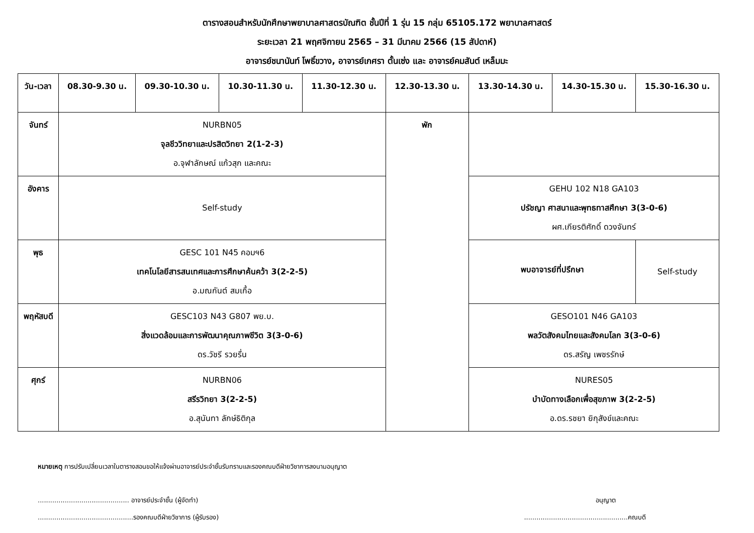ตารางสอนสำหรับนักศึกษาพยาบาลศาสตรบัณฑิต ชั้นปีที่ 1 รุ่น 15 กลุ่ม 65105.172 พยาบาลศาสตร์
ระยะเวลา 21 พฤศจิกายน 2565 – 31 มีนาคม 2566 (15 สัปดาห์)
อาจารย์ชนานันท์ โพธิ์ขวาง, อาจารย์เกศรา ตั้นเซ่ง และ อาจารย์คมสันต์ เหล็มมะ
| วัน-เวลา | 08.30-9.30 น. | 09.30-10.30 น. | 10.30-11.30 น. | 11.30-12.30 น. | 12.30-13.30 น. | 13.30-14.30 น. | 14.30-15.30 น. | 15.30-16.30 น. |
| --- | --- | --- | --- | --- | --- | --- | --- | --- |
| จันทร์ | NURBN05 จุลชีววิทยาและปรสิตวิทยา 2(1-2-3) อ.จุฬาลักษณ์ แก้วสุก และคณะ | | | | พัก | | | |
| อังคาร | Self-study | | | | | GEHU 102 N18 GA103 ปรัชญา ศาสนาและพุทธทาสศึกษา 3(3-0-6) ผศ.เกียรติศักดิ์ ดวงจันทร์ | | |
| พุธ | GESC 101 N45 คอมฯ6 เทคโนโลยีสารสนเทศและการศึกษาค้นคว้า 3(2-2-5) อ.มณกันต์ สมเกื้อ | | | | | พบอาจารย์ที่ปรึกษา | | Self-study |
| พฤหัสบดี | GESC103 N43 G807 พย.บ. สิ่งแวดล้อมและการพัฒนาคุณภาพชีวิต 3(3-0-6) ดร.วัชรี รวยรื่น | | | | | GESO101 N46 GA103 พลวัตสังคมไทยและสังคมโลก 3(3-0-6) ดร.สรัญ เพชรรักษ์ | | |
| ศุกร์ | NURBN06 สรีรวิทยา 3(2-2-5) อ.สุนันทา ลักษ์ธิติกุล | | | | | NURES05 บำบัดทางเลือกเพื่อสุขภาพ 3(2-2-5) อ.ดร.รชยา ยิกุสังข์และคณะ | | |
หมายเหตุ การปรับเปลี่ยนเวลาในตารางสอนขอให้แจ้งผ่านอาจารย์ประจำชั้นรับทราบและรองคณบดีฝ่ายวิชาการลงนามอนุญาต
............................................ อาจารย์ประจำชั้น (ผู้จัดทำ) อนุญาต
..............................................รองคณบดีฝ่ายวิชาการ (ผู้รับรอง)..................................................คณบดี